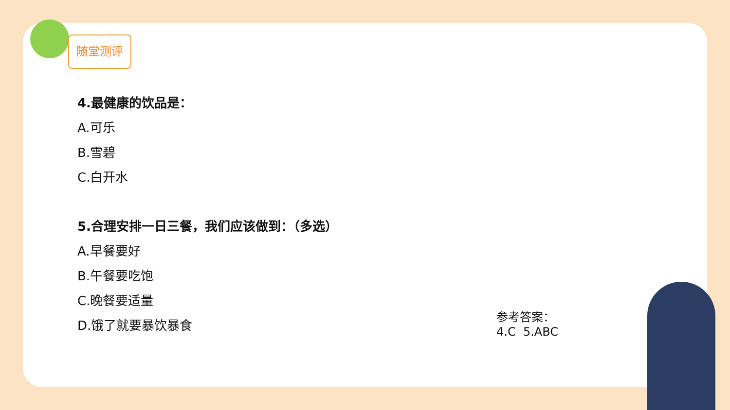随堂测评
4.最健康的饮品是：
A.可乐
B.雪碧
C.白开水
5.合理安排一日三餐，我们应该做到：（多选）
A.早餐要好
B.午餐要吃饱
C.晚餐要适量
D.饿了就要暴饮暴食
参考答案：
4.C 5.ABC